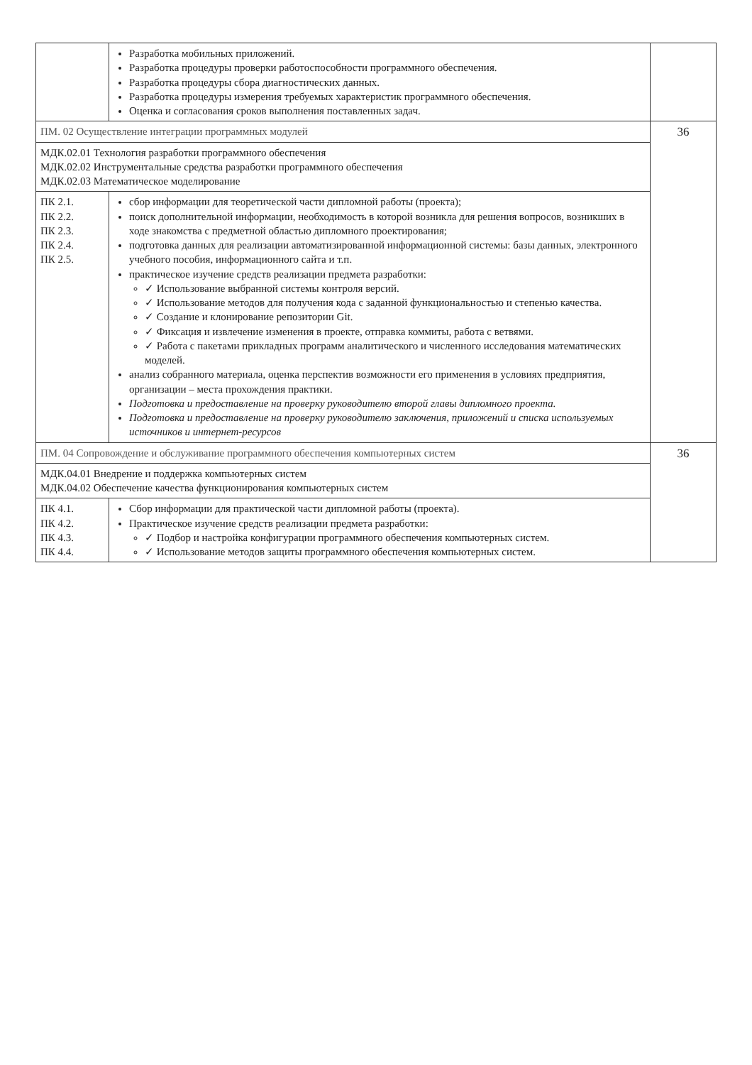| | Разработка мобильных приложений. Разработка процедуры проверки работоспособности программного обеспечения. Разработка процедуры сбора диагностических данных. Разработка процедуры измерения требуемых характеристик программного обеспечения. Оценка и согласования сроков выполнения поставленных задач. | |
| ПМ. 02 Осуществление интеграции программных модулей | | 36 |
| МДК.02.01 Технология разработки программного обеспечения МДК.02.02 Инструментальные средства разработки программного обеспечения МДК.02.03 Математическое моделирование | | |
| ПК 2.1. ПК 2.2. ПК 2.3. ПК 2.4. ПК 2.5. | сбор информации для теоретической части дипломной работы (проекта); поиск дополнительной информации, необходимость в которой возникла для решения вопросов, возникших в ходе знакомства с предметной областью дипломного проектирования; подготовка данных для реализации автоматизированной информационной системы: базы данных, электронного учебного пособия, информационного сайта и т.п. практическое изучение средств реализации предмета разработки: ✓ Использование выбранной системы контроля версий. ✓ Использование методов для получения кода с заданной функциональностью и степенью качества. ✓ Создание и клонирование репозитории Git. ✓ Фиксация и извлечение изменения в проекте, отправка коммиты, работа с ветвями. ✓ Работа с пакетами прикладных программ аналитического и численного исследования математических моделей. анализ собранного материала, оценка перспектив возможности его применения в условиях предприятия, организации – места прохождения практики. Подготовка и предоставление на проверку руководителю второй главы дипломного проекта. Подготовка и предоставление на проверку руководителю заключения, приложений и списка используемых источников и интернет-ресурсов | |
| ПМ. 04 Сопровождение и обслуживание программного обеспечения компьютерных систем | | 36 |
| МДК.04.01 Внедрение и поддержка компьютерных систем МДК.04.02 Обеспечение качества функционирования компьютерных систем | | |
| ПК 4.1. ПК 4.2. ПК 4.3. ПК 4.4. | Сбор информации для практической части дипломной работы (проекта). Практическое изучение средств реализации предмета разработки: ✓ Подбор и настройка конфигурации программного обеспечения компьютерных систем. ✓ Использование методов защиты программного обеспечения компьютерных систем. | |